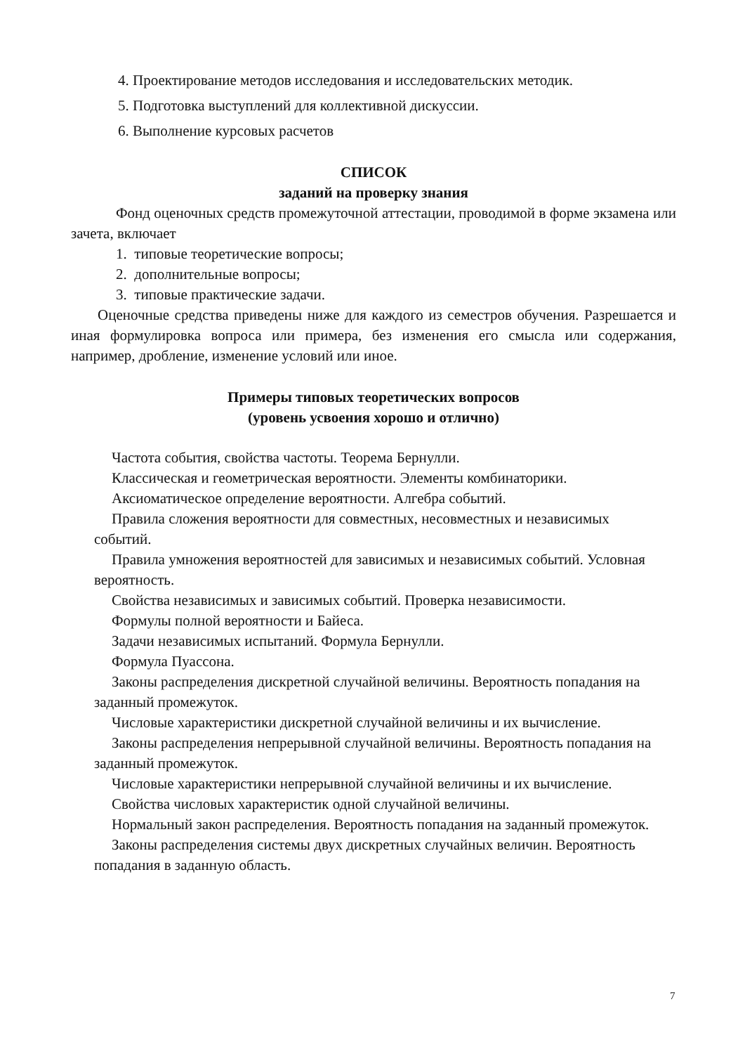4. Проектирование методов исследования и исследовательских методик.
5. Подготовка выступлений для коллективной дискуссии.
6. Выполнение курсовых расчетов
СПИСОК
заданий на проверку знания
Фонд оценочных средств промежуточной аттестации, проводимой в форме экзамена или зачета, включает
1. типовые теоретические вопросы;
2. дополнительные вопросы;
3. типовые практические задачи.
Оценочные средства приведены ниже для каждого из семестров обучения. Разрешается и иная формулировка вопроса или примера, без изменения его смысла или содержания, например, дробление, изменение условий или иное.
Примеры типовых теоретических вопросов
(уровень усвоения хорошо и отлично)
Частота события, свойства частоты. Теорема Бернулли.
Классическая и геометрическая вероятности. Элементы комбинаторики.
Аксиоматическое определение вероятности. Алгебра событий.
Правила сложения вероятности для совместных, несовместных и независимых событий.
Правила умножения вероятностей для зависимых и независимых событий. Условная вероятность.
Свойства независимых и зависимых событий. Проверка независимости.
Формулы полной вероятности и Байеса.
Задачи независимых испытаний. Формула Бернулли.
Формула Пуассона.
Законы распределения дискретной случайной величины. Вероятность попадания на заданный промежуток.
Числовые характеристики дискретной случайной величины и их вычисление.
Законы распределения непрерывной случайной величины. Вероятность попадания на заданный промежуток.
Числовые характеристики непрерывной случайной величины и их вычисление.
Свойства числовых характеристик одной случайной величины.
Нормальный закон распределения. Вероятность попадания на заданный промежуток.
Законы распределения системы двух дискретных случайных величин. Вероятность попадания в заданную область.
7